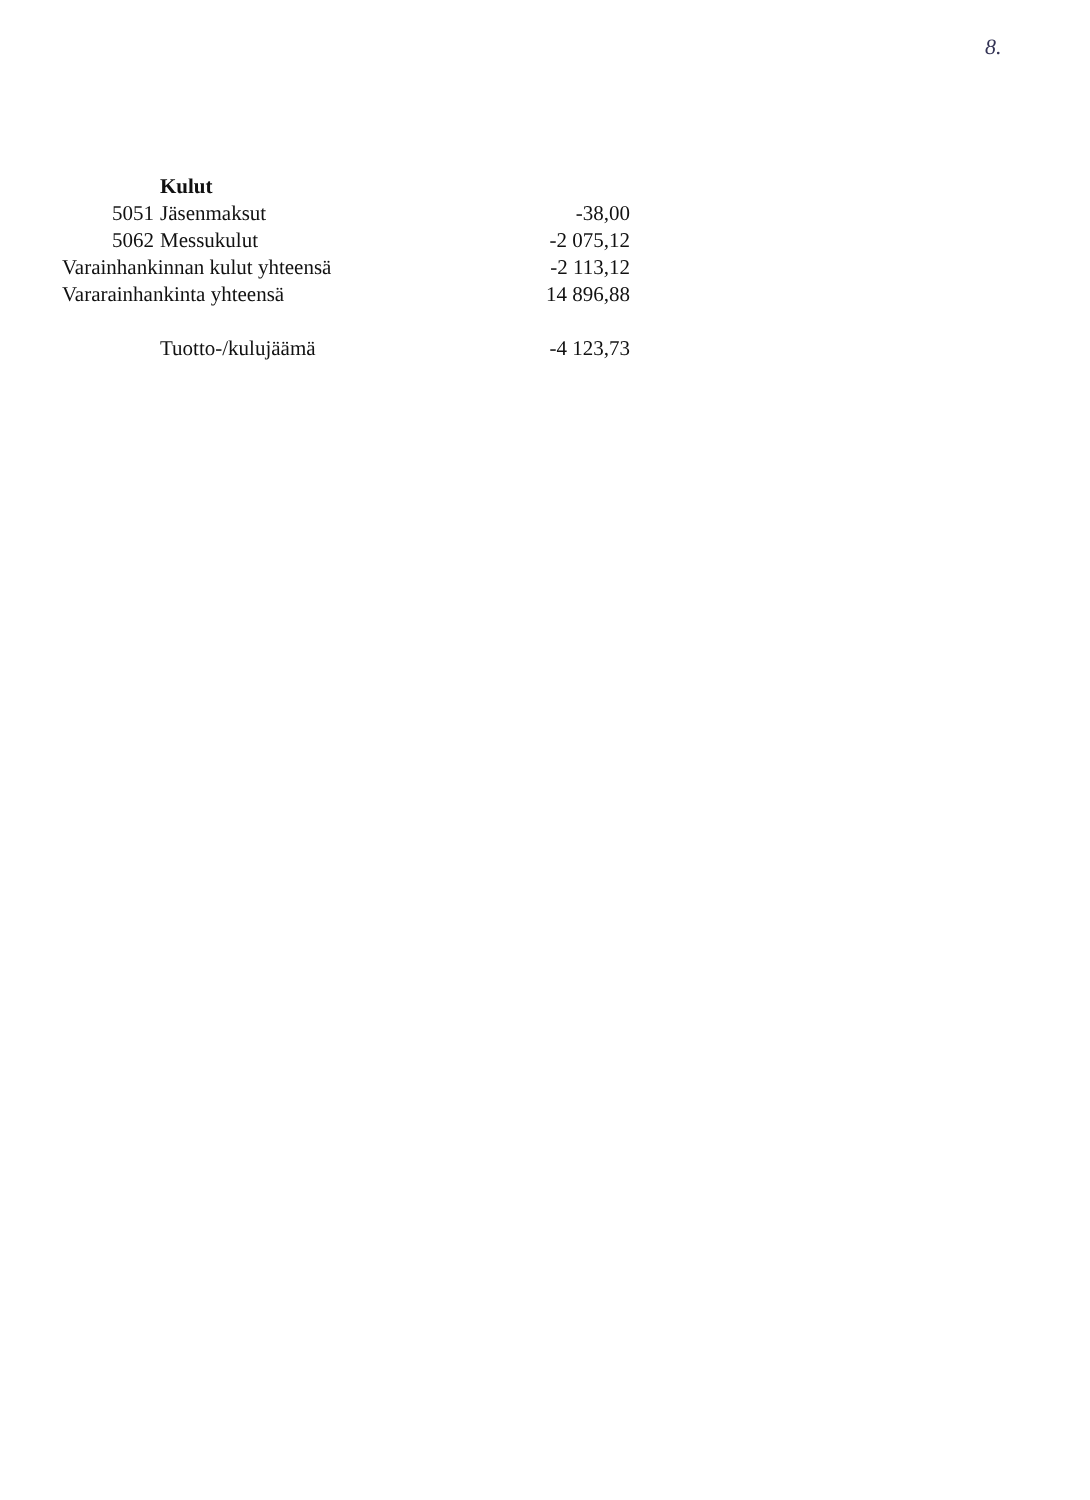8.
| | Kulut | |
| 5051 | Jäsenmaksut | -38,00 |
| 5062 | Messukulut | -2 075,12 |
| Varainhankinnan kulut yhteensä | | -2 113,12 |
| Vararainhankinta yhteensä | | 14 896,88 |
| | Tuotto-/kulujäämä | -4 123,73 |